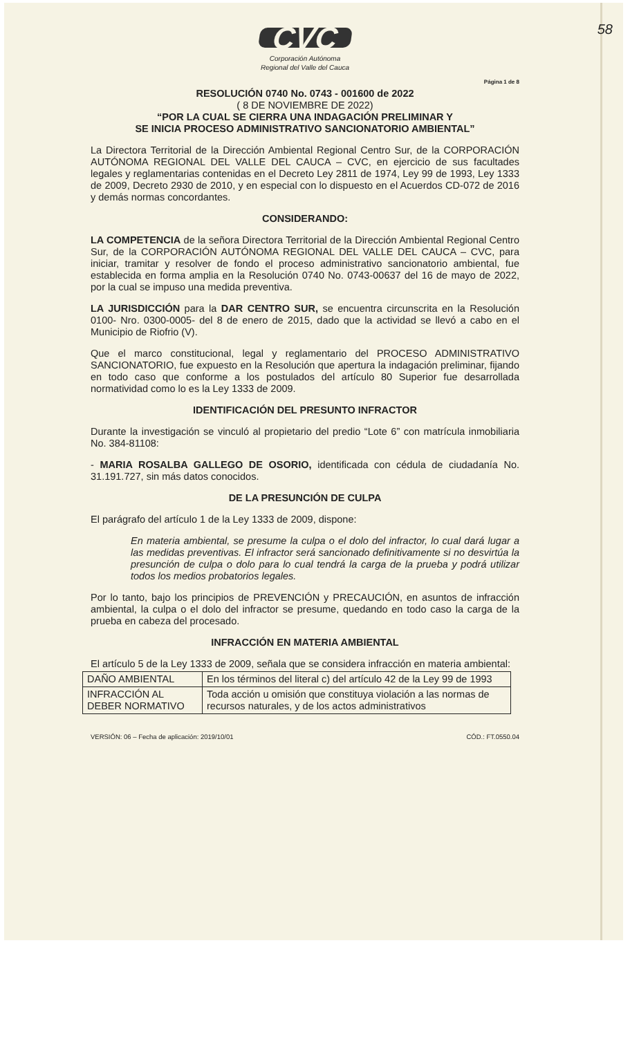58
CVC
Corporación Autónoma
Regional del Valle del Cauca
Página 1 de 8
RESOLUCIÓN 0740 No. 0743 - 001600 de 2022
( 8 DE NOVIEMBRE DE 2022)
“POR LA CUAL SE CIERRA UNA INDAGACIÓN PRELIMINAR Y
SE INICIA PROCESO ADMINISTRATIVO SANCIONATORIO AMBIENTAL”
La Directora Territorial de la Dirección Ambiental Regional Centro Sur, de la CORPORACIÓN AUTÓNOMA REGIONAL DEL VALLE DEL CAUCA – CVC, en ejercicio de sus facultades legales y reglamentarias contenidas en el Decreto Ley 2811 de 1974, Ley 99 de 1993, Ley 1333 de 2009, Decreto 2930 de 2010, y en especial con lo dispuesto en el Acuerdos CD-072 de 2016 y demás normas concordantes.
CONSIDERANDO:
LA COMPETENCIA de la señora Directora Territorial de la Dirección Ambiental Regional Centro Sur, de la CORPORACIÓN AUTÓNOMA REGIONAL DEL VALLE DEL CAUCA – CVC, para iniciar, tramitar y resolver de fondo el proceso administrativo sancionatorio ambiental, fue establecida en forma amplia en la Resolución 0740 No. 0743-00637 del 16 de mayo de 2022, por la cual se impuso una medida preventiva.
LA JURISDICCIÓN para la DAR CENTRO SUR, se encuentra circunscrita en la Resolución 0100- Nro. 0300-0005- del 8 de enero de 2015, dado que la actividad se llevó a cabo en el Municipio de Riofrio (V).
Que el marco constitucional, legal y reglamentario del PROCESO ADMINISTRATIVO SANCIONATORIO, fue expuesto en la Resolución que apertura la indagación preliminar, fijando en todo caso que conforme a los postulados del artículo 80 Superior fue desarrollada normatividad como lo es la Ley 1333 de 2009.
IDENTIFICACIÓN DEL PRESUNTO INFRACTOR
Durante la investigación se vinculó al propietario del predio “Lote 6” con matrícula inmobiliaria No. 384-81108:
- MARIA ROSALBA GALLEGO DE OSORIO, identificada con cédula de ciudadanía No. 31.191.727, sin más datos conocidos.
DE LA PRESUNCIÓN DE CULPA
El parágrafo del artículo 1 de la Ley 1333 de 2009, dispone:
En materia ambiental, se presume la culpa o el dolo del infractor, lo cual dará lugar a las medidas preventivas. El infractor será sancionado definitivamente si no desvirtúa la presunción de culpa o dolo para lo cual tendrá la carga de la prueba y podrá utilizar todos los medios probatorios legales.
Por lo tanto, bajo los principios de PREVENCIÓN y PRECAUCIÓN, en asuntos de infracción ambiental, la culpa o el dolo del infractor se presume, quedando en todo caso la carga de la prueba en cabeza del procesado.
INFRACCIÓN EN MATERIA AMBIENTAL
El artículo 5 de la Ley 1333 de 2009, señala que se considera infracción en materia ambiental:
| DAÑO AMBIENTAL | En los términos del literal c) del artículo 42 de la Ley 99 de 1993 |
| INFRACCIÓN AL DEBER NORMATIVO | Toda acción u omisión que constituya violación a las normas de recursos naturales, y de los actos administrativos |
VERSIÓN: 06 – Fecha de aplicación: 2019/10/01 CÓD.: FT.0550.04